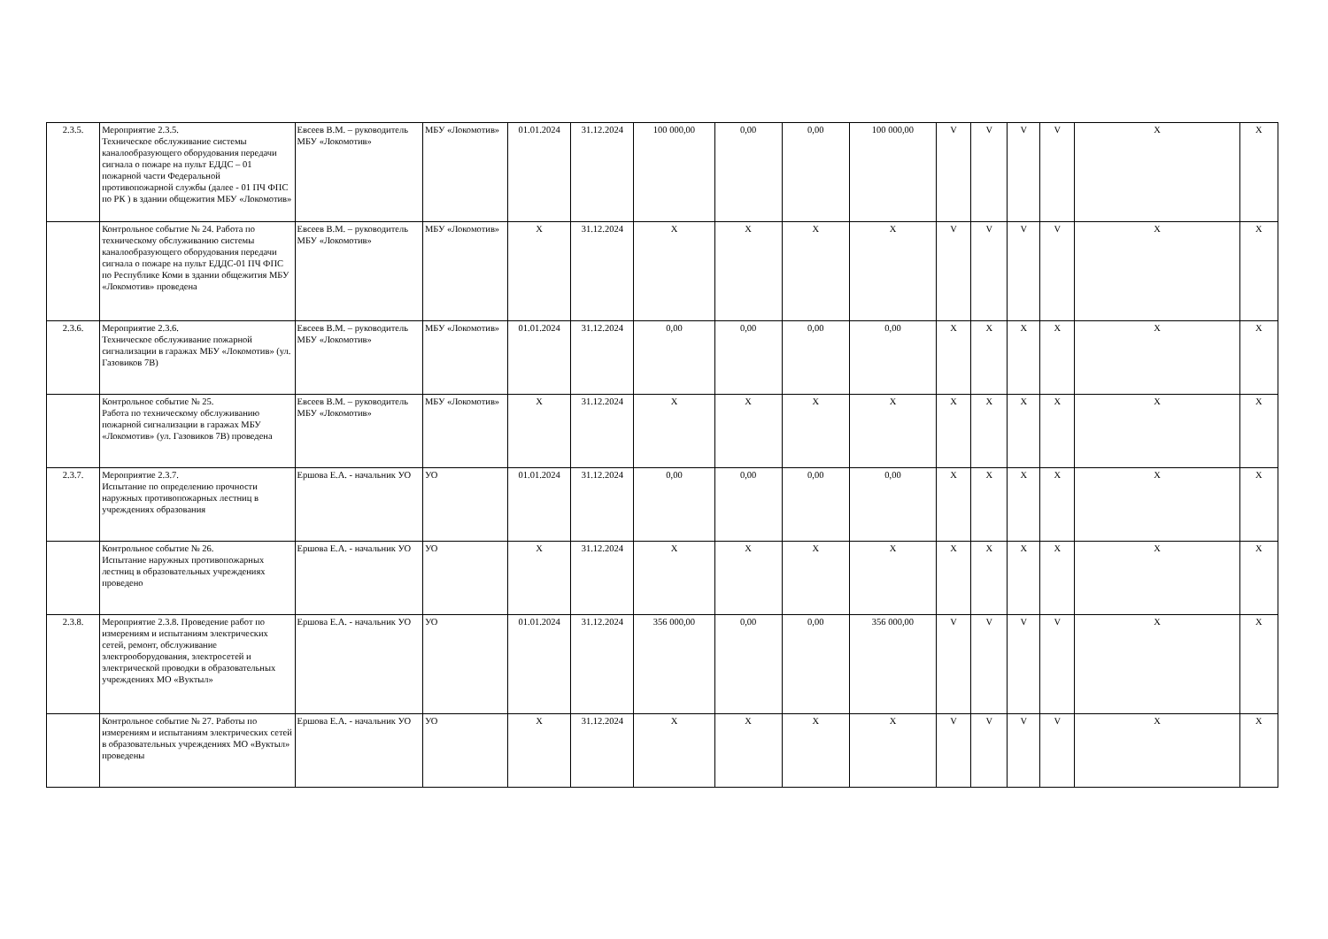| 2.3.5. | Мероприятие 2.3.5. Техническое обслуживание системы каналообразующего оборудования передачи сигнала о пожаре на пульт ЕДДС – 01 пожарной части Федеральной противопожарной службы (далее - 01 ПЧ ФПС по РК ) в здании общежития МБУ «Локомотив» | Евсеев В.М. – руководитель МБУ «Локомотив» | МБУ «Локомотив» | 01.01.2024 | 31.12.2024 | 100 000,00 | 0,00 | 0,00 | 100 000,00 | V | V | V | V | X | X |
| | Контрольное событие № 24. Работа по техническому обслуживанию системы каналообразующего оборудования передачи сигнала о пожаре на пульт ЕДДС-01 ПЧ ФПС по Республике Коми в здании общежития МБУ «Локомотив» проведена | Евсеев В.М. – руководитель МБУ «Локомотив» | МБУ «Локомотив» | X | 31.12.2024 | X | X | X | X | V | V | V | V | X | X |
| 2.3.6. | Мероприятие 2.3.6. Техническое обслуживание пожарной сигнализации в гаражах МБУ «Локомотив» (ул. Газовиков 7В) | Евсеев В.М. – руководитель МБУ «Локомотив» | МБУ «Локомотив» | 01.01.2024 | 31.12.2024 | 0,00 | 0,00 | 0,00 | 0,00 | X | X | X | X | X | X |
| | Контрольное событие № 25. Работа по техническому обслуживанию пожарной сигнализации в гаражах МБУ «Локомотив» (ул. Газовиков 7В) проведена | Евсеев В.М. – руководитель МБУ «Локомотив» | МБУ «Локомотив» | X | 31.12.2024 | X | X | X | X | X | X | X | X | X | X |
| 2.3.7. | Мероприятие 2.3.7. Испытание по определению прочности наружных противопожарных лестниц в учреждениях образования | Ершова Е.А. - начальник УО | УО | 01.01.2024 | 31.12.2024 | 0,00 | 0,00 | 0,00 | 0,00 | X | X | X | X | X | X |
| | Контрольное событие № 26. Испытание наружных противопожарных лестниц в образовательных учреждениях проведено | Ершова Е.А. - начальник УО | УО | X | 31.12.2024 | X | X | X | X | X | X | X | X | X | X |
| 2.3.8. | Мероприятие 2.3.8. Проведение работ по измерениям и испытаниям электрических сетей, ремонт, обслуживание электрооборудования, электросетей и электрической проводки в образовательных учреждениях МО «Вуктыл» | Ершова Е.А. - начальник УО | УО | 01.01.2024 | 31.12.2024 | 356 000,00 | 0,00 | 0,00 | 356 000,00 | V | V | V | V | X | X |
| | Контрольное событие № 27. Работы по измерениям и испытаниям электрических сетей в образовательных учреждениях МО «Вуктыл» проведены | Ершова Е.А. - начальник УО | УО | X | 31.12.2024 | X | X | X | X | V | V | V | V | X | X |